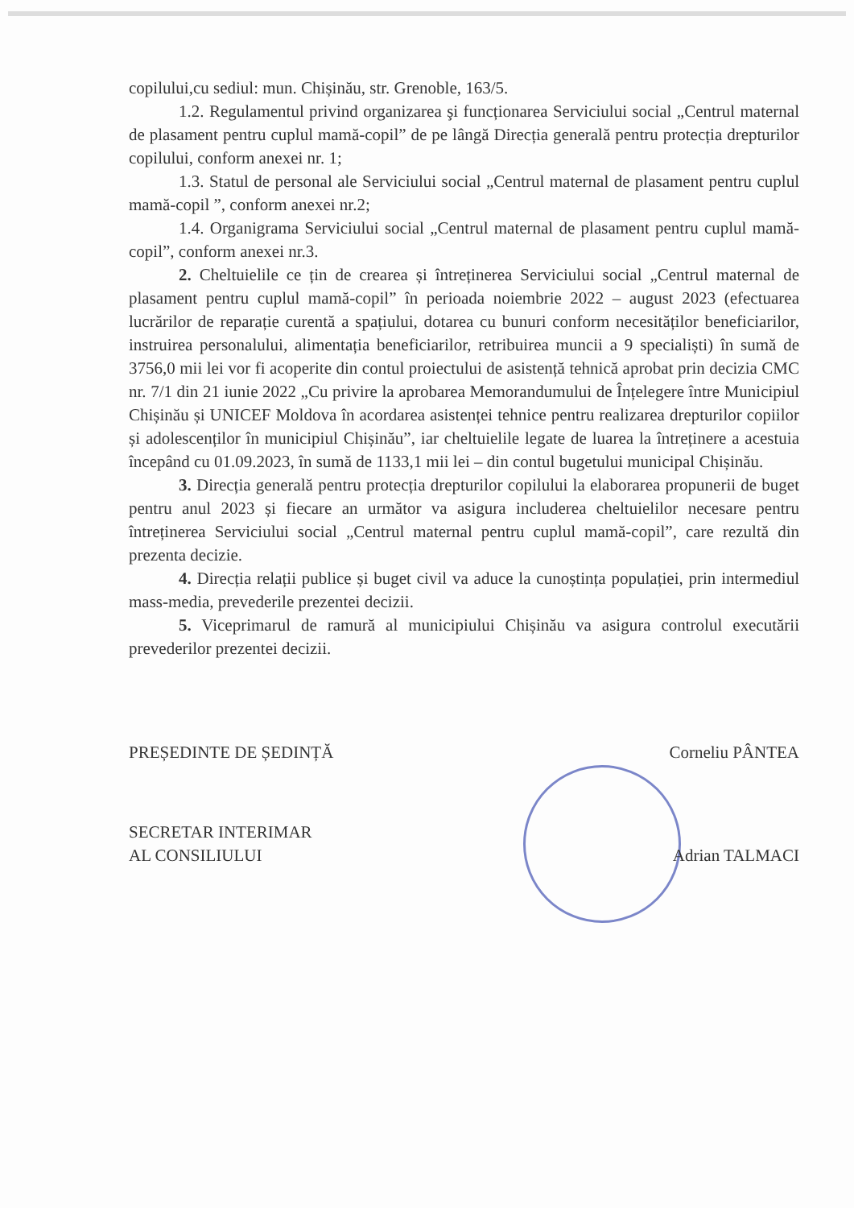copilului,cu sediul: mun. Chișinău, str. Grenoble, 163/5.
1.2. Regulamentul privind organizarea şi funcționarea Serviciului social „Centrul maternal de plasament pentru cuplul mamă-copil” de pe lângă Direcția generală pentru protecția drepturilor copilului, conform anexei nr. 1;
1.3. Statul de personal ale Serviciului social „Centrul maternal de plasament pentru cuplul mamă-copil ”, conform anexei nr.2;
1.4. Organigrama Serviciului social „Centrul maternal de plasament pentru cuplul mamă-copil”, conform anexei nr.3.
2. Cheltuielile ce țin de crearea și întreținerea Serviciului social „Centrul maternal de plasament pentru cuplul mamă-copil” în perioada noiembrie 2022 – august 2023 (efectuarea lucrărilor de reparație curentă a spațiului, dotarea cu bunuri conform necesităților beneficiarilor, instruirea personalului, alimentația beneficiarilor, retribuirea muncii a 9 specialiști) în sumă de 3756,0 mii lei vor fi acoperite din contul proiectului de asistență tehnică aprobat prin decizia CMC nr. 7/1 din 21 iunie 2022 „Cu privire la aprobarea Memorandumului de Înțelegere între Municipiul Chișinău și UNICEF Moldova în acordarea asistenței tehnice pentru realizarea drepturilor copiilor și adolescenților în municipiul Chișinău”, iar cheltuielile legate de luarea la întreținere a acestuia începând cu 01.09.2023, în sumă de 1133,1 mii lei – din contul bugetului municipal Chișinău.
3. Direcția generală pentru protecția drepturilor copilului la elaborarea propunerii de buget pentru anul 2023 și fiecare an următor va asigura includerea cheltuielilor necesare pentru întreținerea Serviciului social „Centrul maternal pentru cuplul mamă-copil”, care rezultă din prezenta decizie.
4. Direcția relații publice și buget civil va aduce la cunoștința populației, prin intermediul mass-media, prevederile prezentei decizii.
5. Viceprimarul de ramură al municipiului Chișinău va asigura controlul executării prevederilor prezentei decizii.
PREȘEDINTE DE ȘEDINȚĂ Corneliu PÂNTEA
SECRETAR INTERIMAR
AL CONSILIULUI Adrian TALMACI